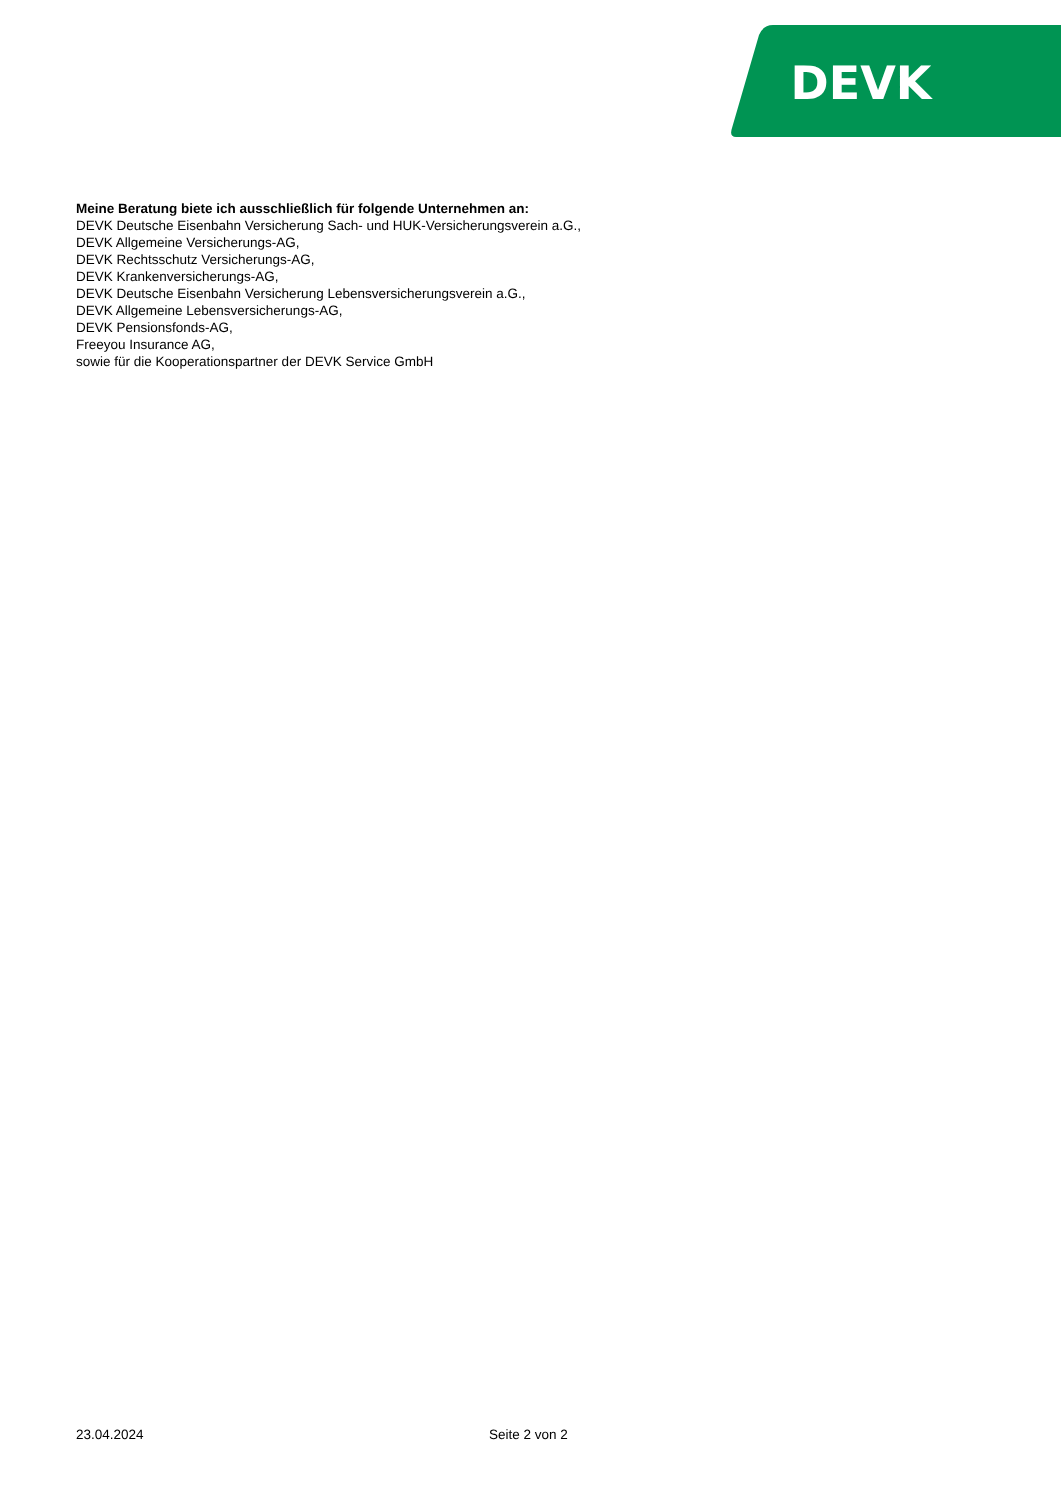DEVK
Meine Beratung biete ich ausschließlich für folgende Unternehmen an:
DEVK Deutsche Eisenbahn Versicherung Sach- und HUK-Versicherungsverein a.G.,
DEVK Allgemeine Versicherungs-AG,
DEVK Rechtsschutz Versicherungs-AG,
DEVK Krankenversicherungs-AG,
DEVK Deutsche Eisenbahn Versicherung Lebensversicherungsverein a.G.,
DEVK Allgemeine Lebensversicherungs-AG,
DEVK Pensionsfonds-AG,
Freeyou Insurance AG,
sowie für die Kooperationspartner der DEVK Service GmbH
23.04.2024 Seite 2 von 2